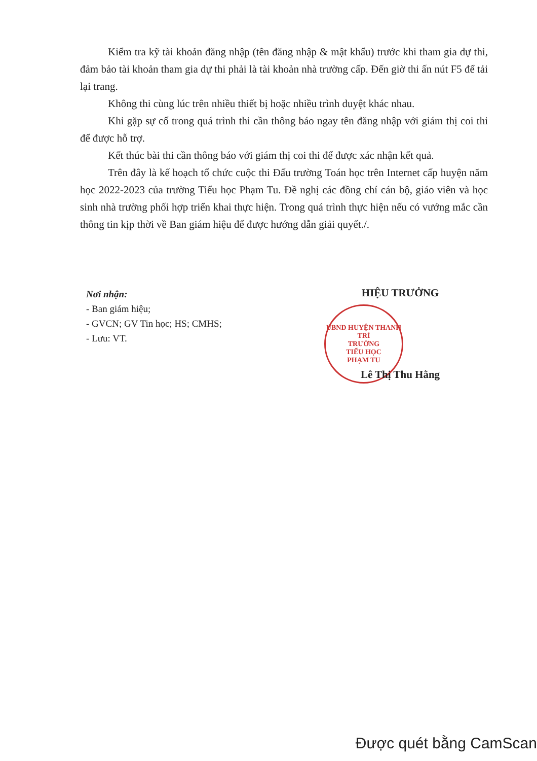Kiểm tra kỹ tài khoản đăng nhập (tên đăng nhập & mật khẩu) trước khi tham gia dự thi, đảm bảo tài khoản tham gia dự thi phải là tài khoản nhà trường cấp. Đến giờ thi ấn nút F5 để tải lại trang.
Không thi cùng lúc trên nhiều thiết bị hoặc nhiều trình duyệt khác nhau.
Khi gặp sự cố trong quá trình thi cần thông báo ngay tên đăng nhập với giám thị coi thi để được hỗ trợ.
Kết thúc bài thi cần thông báo với giám thị coi thi để được xác nhận kết quả.
Trên đây là kế hoạch tổ chức cuộc thi Đấu trường Toán học trên Internet cấp huyện năm học 2022-2023 của trường Tiểu học Phạm Tu. Đề nghị các đồng chí cán bộ, giáo viên và học sinh nhà trường phối hợp triển khai thực hiện. Trong quá trình thực hiện nếu có vướng mắc cần thông tin kịp thời về Ban giám hiệu để được hướng dẫn giải quyết./.
Nơi nhận:
- Ban giám hiệu;
- GVCN; GV Tin học; HS; CMHS;
- Lưu: VT.
HIỆU TRƯỞNG
UBND HUYỆN THANH TRÌ
TRƯỜNG
TIỂU HỌC
PHẠM TU
Lê Thị Thu Hằng
Được quét bằng CamScan